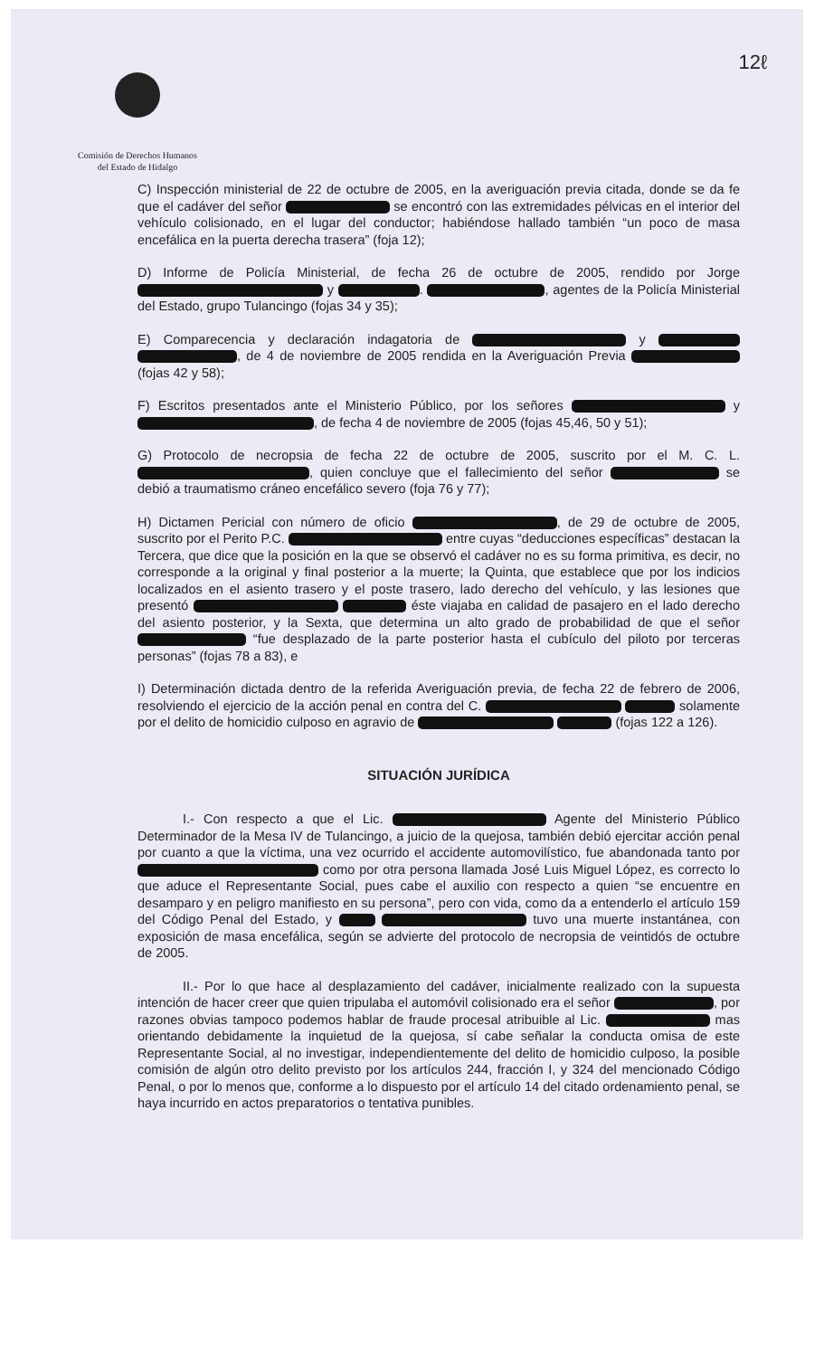Comisión de Derechos Humanos
del Estado de Hidalgo
12ℓ
C) Inspección ministerial de 22 de octubre de 2005, en la averiguación previa citada, donde se da fe que el cadáver del señor se encontró con las extremidades pélvicas en el interior del vehículo colisionado, en el lugar del conductor; habiéndose hallado también “un poco de masa encefálica en la puerta derecha trasera” (foja 12);
D) Informe de Policía Ministerial, de fecha 26 de octubre de 2005, rendido por Jorge y . , agentes de la Policía Ministerial del Estado, grupo Tulancingo (fojas 34 y 35);
E) Comparecencia y declaración indagatoria de y , de 4 de noviembre de 2005 rendida en la Averiguación Previa (fojas 42 y 58);
F) Escritos presentados ante el Ministerio Público, por los señores y , de fecha 4 de noviembre de 2005 (fojas 45,46, 50 y 51);
G) Protocolo de necropsia de fecha 22 de octubre de 2005, suscrito por el M. C. L. , quien concluye que el fallecimiento del señor se debió a traumatismo cráneo encefálico severo (foja 76 y 77);
H) Dictamen Pericial con número de oficio , de 29 de octubre de 2005, suscrito por el Perito P.C. entre cuyas “deducciones específicas” destacan la Tercera, que dice que la posición en la que se observó el cadáver no es su forma primitiva, es decir, no corresponde a la original y final posterior a la muerte; la Quinta, que establece que por los indicios localizados en el asiento trasero y el poste trasero, lado derecho del vehículo, y las lesiones que presentó éste viajaba en calidad de pasajero en el lado derecho del asiento posterior, y la Sexta, que determina un alto grado de probabilidad de que el señor “fue desplazado de la parte posterior hasta el cubículo del piloto por terceras personas” (fojas 78 a 83), e
I) Determinación dictada dentro de la referida Averiguación previa, de fecha 22 de febrero de 2006, resolviendo el ejercicio de la acción penal en contra del C. solamente por el delito de homicidio culposo en agravio de (fojas 122 a 126).
SITUACIÓN JURÍDICA
I.- Con respecto a que el Lic. Agente del Ministerio Público Determinador de la Mesa IV de Tulancingo, a juicio de la quejosa, también debió ejercitar acción penal por cuanto a que la víctima, una vez ocurrido el accidente automovilístico, fue abandonada tanto por como por otra persona llamada José Luis Miguel López, es correcto lo que aduce el Representante Social, pues cabe el auxilio con respecto a quien “se encuentre en desamparo y en peligro manifiesto en su persona”, pero con vida, como da a entenderlo el artículo 159 del Código Penal del Estado, y tuvo una muerte instantánea, con exposición de masa encefálica, según se advierte del protocolo de necropsia de veintidós de octubre de 2005.
II.- Por lo que hace al desplazamiento del cadáver, inicialmente realizado con la supuesta intención de hacer creer que quien tripulaba el automóvil colisionado era el señor , por razones obvias tampoco podemos hablar de fraude procesal atribuible al Lic. mas orientando debidamente la inquietud de la quejosa, sí cabe señalar la conducta omisa de este Representante Social, al no investigar, independientemente del delito de homicidio culposo, la posible comisión de algún otro delito previsto por los artículos 244, fracción I, y 324 del mencionado Código Penal, o por lo menos que, conforme a lo dispuesto por el artículo 14 del citado ordenamiento penal, se haya incurrido en actos preparatorios o tentativa punibles.